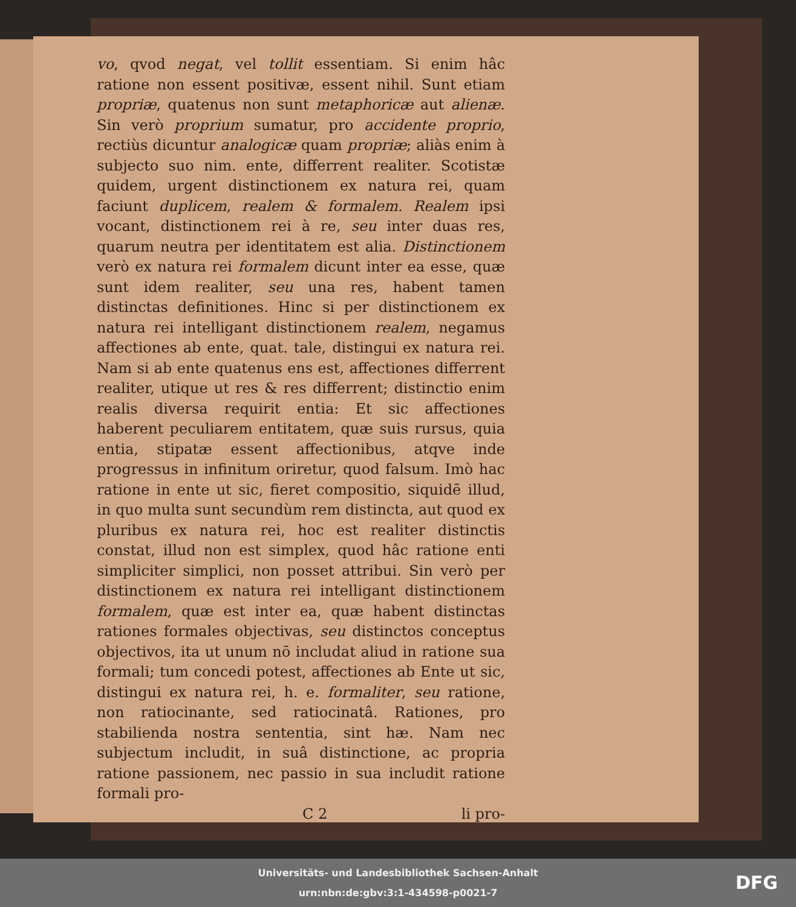vo, qvod negat, vel tollit essentiam. Si enim hâc ratione non essent positivæ, essent nihil. Sunt etiam propriæ, quatenus non sunt metaphoricæ aut alienæ. Sin verò proprium sumatur, pro accidente proprio, rectiùs dicuntur analogicæ quam propriæ; aliàs enim à subjecto suo nim. ente, differrent realiter. Scotistæ quidem, urgent distinctionem ex natura rei, quam faciunt duplicem, realem & formalem. Realem ipsi vocant, distinctionem rei à re, seu inter duas res, quarum neutra per identitatem est alia. Distinctionem verò ex natura rei formalem dicunt inter ea esse, quæ sunt idem realiter, seu una res, habent tamen distinctas definitiones. Hinc si per distinctionem ex natura rei intelligant distinctionem realem, negamus affectiones ab ente, quat. tale, distingui ex natura rei. Nam si ab ente quatenus ens est, affectiones differrent realiter, utique ut res & res differrent; distinctio enim realis diversa requirit entia: Et sic affectiones haberent peculiarem entitatem, quæ suis rursus, quia entia, stipatæ essent affectionibus, atqve inde progressus in infinitum oriretur, quod falsum. Imò hac ratione in ente ut sic, fieret compositio, siquidē illud, in quo multa sunt secundùm rem distincta, aut quod ex pluribus ex natura rei, hoc est realiter distinctis constat, illud non est simplex, quod hâc ratione enti simpliciter simplici, non posset attribui. Sin verò per distinctionem ex natura rei intelligant distinctionem formalem, quæ est inter ea, quæ habent distinctas rationes formales objectivas, seu distinctos conceptus objectivos, ita ut unum nō includat aliud in ratione sua formali; tum concedi potest, affectiones ab Ente ut sic, distingui ex natura rei, h. e. formaliter, seu ratione, non ratiocinante, sed ratiocinatâ. Rationes, pro stabilienda nostra sententia, sint hæ. Nam nec subjectum includit, in suâ distinctione, ac propria ratione passionem, nec passio in sua includit ratione formali pro-
C 2 li pro-
Universitäts- und Landesbibliothek Sachsen-Anhalt
urn:nbn:de:gbv:3:1-434598-p0021-7
DFG